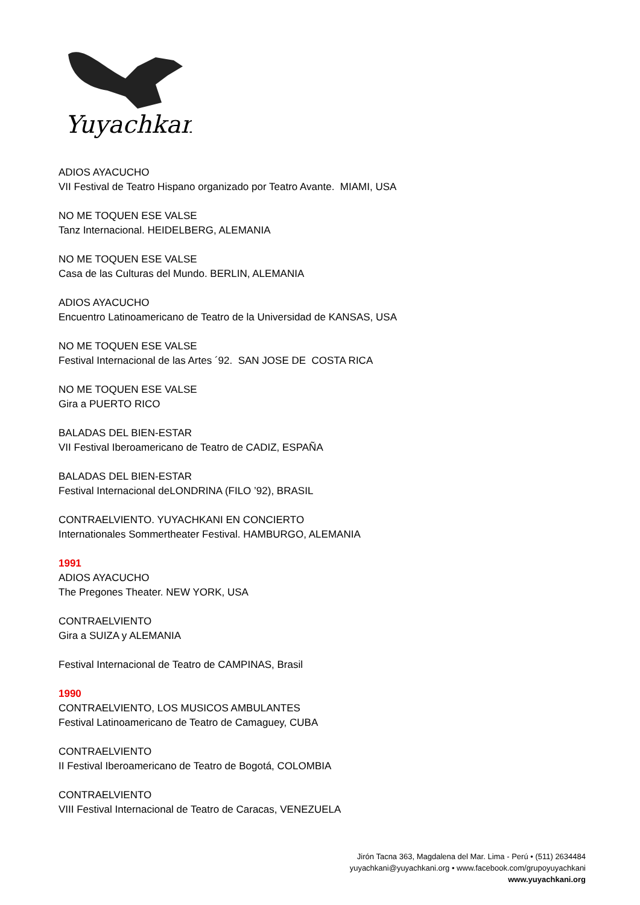Yuyachkani
ADIOS AYACUCHO
VII Festival de Teatro Hispano organizado por Teatro Avante. MIAMI, USA
NO ME TOQUEN ESE VALSE
Tanz Internacional. HEIDELBERG, ALEMANIA
NO ME TOQUEN ESE VALSE
Casa de las Culturas del Mundo. BERLIN, ALEMANIA
ADIOS AYACUCHO
Encuentro Latinoamericano de Teatro de la Universidad de KANSAS, USA
NO ME TOQUEN ESE VALSE
Festival Internacional de las Artes ´92. SAN JOSE DE COSTA RICA
NO ME TOQUEN ESE VALSE
Gira a PUERTO RICO
BALADAS DEL BIEN-ESTAR
VII Festival Iberoamericano de Teatro de CADIZ, ESPAÑA
BALADAS DEL BIEN-ESTAR
Festival Internacional deLONDRINA (FILO ’92), BRASIL
CONTRAELVIENTO. YUYACHKANI EN CONCIERTO
Internationales Sommertheater Festival. HAMBURGO, ALEMANIA
1991
ADIOS AYACUCHO
The Pregones Theater. NEW YORK, USA
CONTRAELVIENTO
Gira a SUIZA y ALEMANIA
Festival Internacional de Teatro de CAMPINAS, Brasil
1990
CONTRAELVIENTO, LOS MUSICOS AMBULANTES
Festival Latinoamericano de Teatro de Camaguey, CUBA
CONTRAELVIENTO
II Festival Iberoamericano de Teatro de Bogotá, COLOMBIA
CONTRAELVIENTO
VIII Festival Internacional de Teatro de Caracas, VENEZUELA
Jirón Tacna 363, Magdalena del Mar. Lima - Perú • (511) 2634484
yuyachkani@yuyachkani.org • www.facebook.com/grupoyuyachkani
www.yuyachkani.org